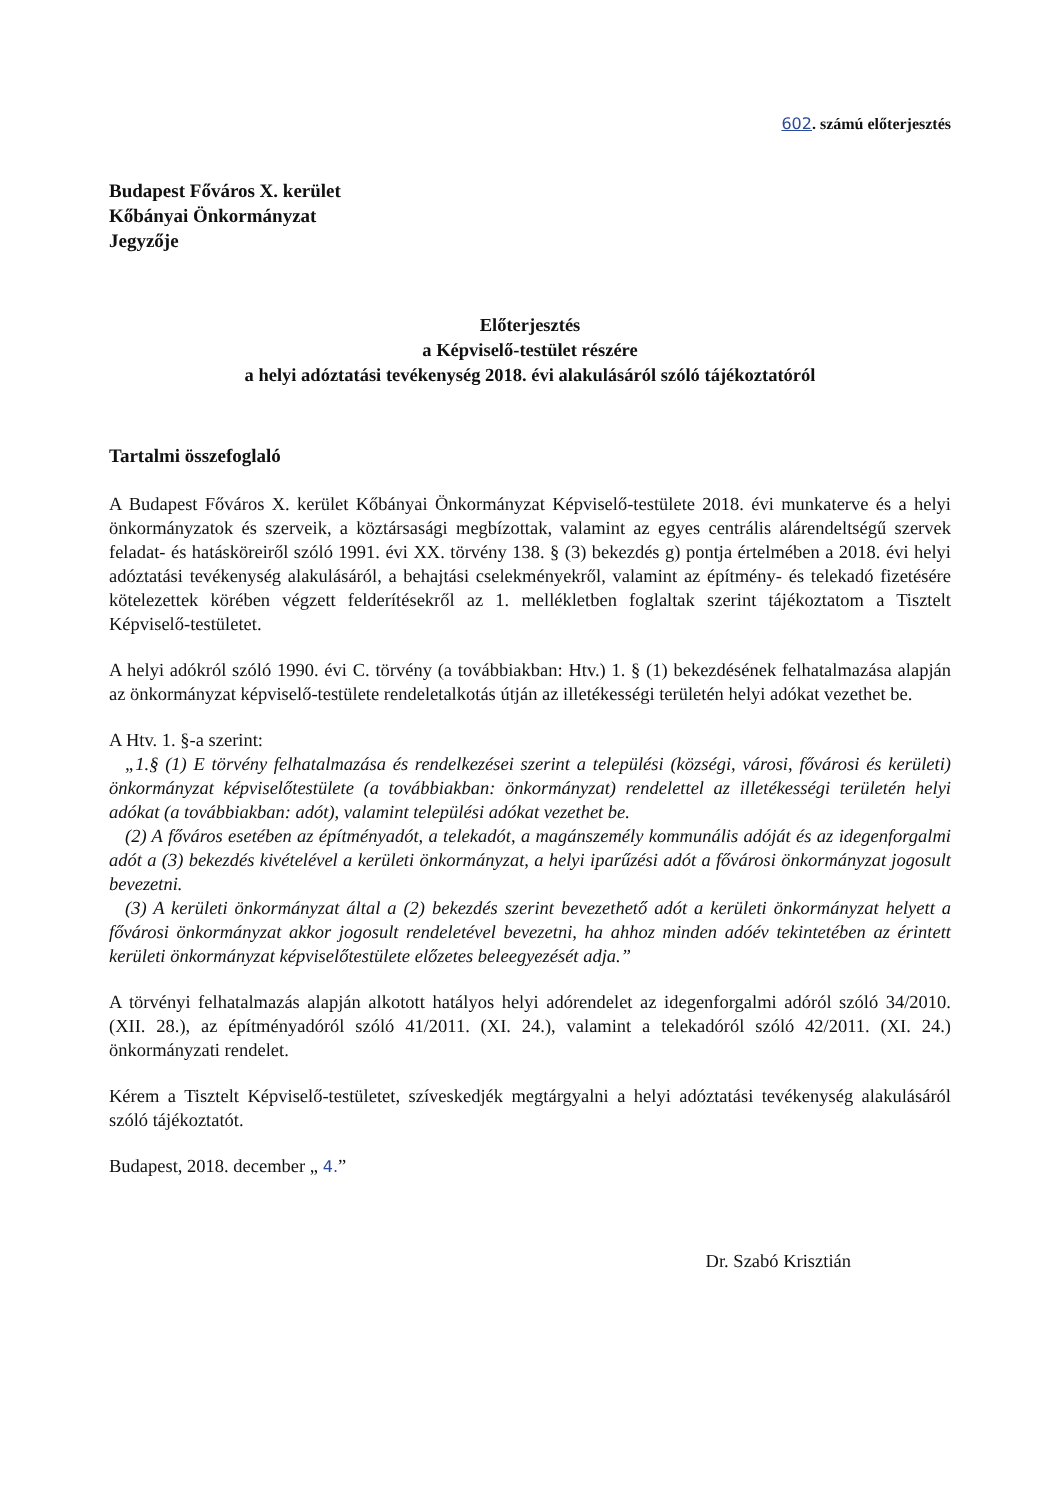602. számú előterjesztés
Budapest Főváros X. kerület
Kőbányai Önkormányzat
Jegyzője
Előterjesztés
a Képviselő-testület részére
a helyi adóztatási tevékenység 2018. évi alakulásáról szóló tájékoztatóról
Tartalmi összefoglaló
A Budapest Főváros X. kerület Kőbányai Önkormányzat Képviselő-testülete 2018. évi munkaterve és a helyi önkormányzatok és szerveik, a köztársasági megbízottak, valamint az egyes centrális alárendeltségű szervek feladat- és hatásköreiről szóló 1991. évi XX. törvény 138. § (3) bekezdés g) pontja értelmében a 2018. évi helyi adóztatási tevékenység alakulásáról, a behajtási cselekményekről, valamint az építmény- és telekadó fizetésére kötelezettek körében végzett felderítésekről az 1. mellékletben foglaltak szerint tájékoztatom a Tisztelt Képviselő-testületet.
A helyi adókról szóló 1990. évi C. törvény (a továbbiakban: Htv.) 1. § (1) bekezdésének felhatalmazása alapján az önkormányzat képviselő-testülete rendeletalkotás útján az illetékességi területén helyi adókat vezethet be.
A Htv. 1. §-a szerint:
„1.§ (1) E törvény felhatalmazása és rendelkezései szerint a települési (községi, városi, fővárosi és kerületi) önkormányzat képviselőtestülete (a továbbiakban: önkormányzat) rendelettel az illetékességi területén helyi adókat (a továbbiakban: adót), valamint települési adókat vezethet be.
(2) A főváros esetében az építményadót, a telekadót, a magánszemély kommunális adóját és az idegenforgalmi adót a (3) bekezdés kivételével a kerületi önkormányzat, a helyi iparűzési adót a fővárosi önkormányzat jogosult bevezetni.
(3) A kerületi önkormányzat által a (2) bekezdés szerint bevezethető adót a kerületi önkormányzat helyett a fővárosi önkormányzat akkor jogosult rendeletével bevezetni, ha ahhoz minden adóév tekintetében az érintett kerületi önkormányzat képviselőtestülete előzetes beleegyezését adja.”
A törvényi felhatalmazás alapján alkotott hatályos helyi adórendelet az idegenforgalmi adóról szóló 34/2010. (XII. 28.), az építményadóról szóló 41/2011. (XI. 24.), valamint a telekadóról szóló 42/2011. (XI. 24.) önkormányzati rendelet.
Kérem a Tisztelt Képviselő-testületet, szíveskedjék megtárgyalni a helyi adóztatási tevékenység alakulásáról szóló tájékoztatót.
Budapest, 2018. december „ 4.”
Dr. Szabó Krisztián